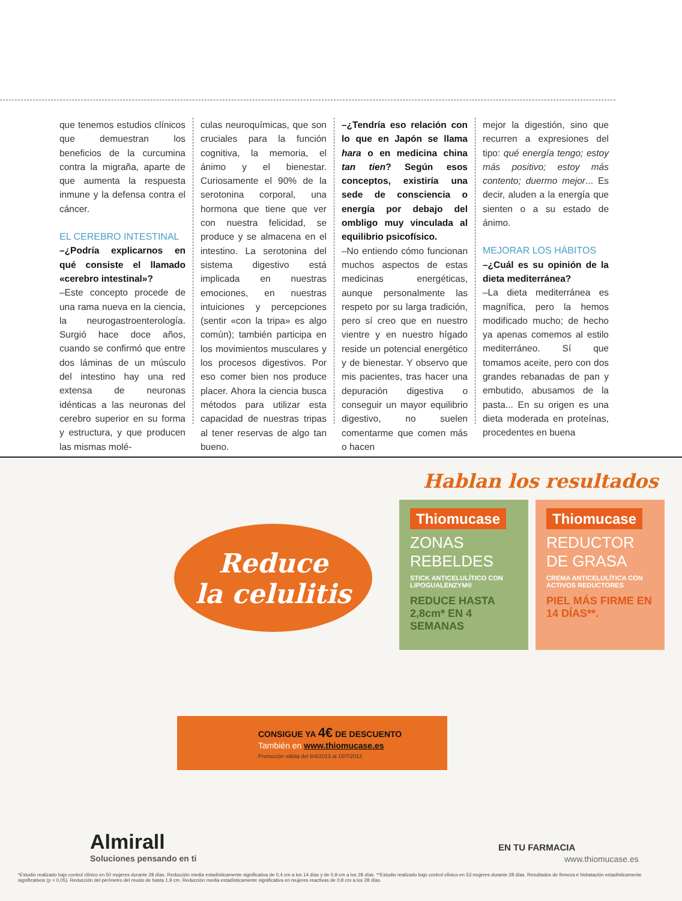que tenemos estudios clínicos que demuestran los beneficios de la curcumina contra la migraña, aparte de que aumenta la respuesta inmune y la defensa contra el cáncer.
EL CEREBRO INTESTINAL
–¿Podría explicarnos en qué consiste el llamado «cerebro intestinal»?
–Este concepto procede de una rama nueva en la ciencia, la neurogastroenterología. Surgió hace doce años, cuando se confirmó que entre dos láminas de un músculo del intestino hay una red extensa de neuronas idénticas a las neuronas del cerebro superior en su forma y estructura, y que producen las mismas molé-
culas neuroquímicas, que son cruciales para la función cognitiva, la memoria, el ánimo y el bienestar. Curiosamente el 90% de la serotonina corporal, una hormona que tiene que ver con nuestra felicidad, se produce y se almacena en el intestino. La serotonina del sistema digestivo está implicada en nuestras emociones, en nuestras intuiciones y percepciones (sentir «con la tripa» es algo común); también participa en los movimientos musculares y los procesos digestivos. Por eso comer bien nos produce placer. Ahora la ciencia busca métodos para utilizar esta capacidad de nuestras tripas al tener reservas de algo tan bueno.
–¿Tendría eso relación con lo que en Japón se llama hara o en medicina china tan tien? Según esos conceptos, existiría una sede de consciencia o energía por debajo del ombligo muy vinculada al equilibrio psicofísico.
–No entiendo cómo funcionan muchos aspectos de estas medicinas energéticas, aunque personalmente las respeto por su larga tradición, pero sí creo que en nuestro vientre y en nuestro hígado reside un potencial energético y de bienestar. Y observo que mis pacientes, tras hacer una depuración digestiva o conseguir un mayor equilibrio digestivo, no suelen comentarme que comen más o hacen
mejor la digestión, sino que recurren a expresiones del tipo: qué energía tengo; estoy más positivo; estoy más contento; duermo mejor... Es decir, aluden a la energía que sienten o a su estado de ánimo.
MEJORAR LOS HÁBITOS
–¿Cuál es su opinión de la dieta mediterránea?
–La dieta mediterránea es magnífica, pero la hemos modificado mucho; de hecho ya apenas comemos al estilo mediterráneo. Sí que tomamos aceite, pero con dos grandes rebanadas de pan y embutido, abusamos de la pasta... En su origen es una dieta moderada en proteínas, procedentes en buena
Hablan los resultados
Reduce
la celulitis
Thiomucase
ZONAS
REBELDES
STICK ANTICELULÍTICO CON LIPOGUALENZYM®
REDUCE HASTA 2,8cm* EN 4 SEMANAS
Thiomucase
REDUCTOR
DE GRASA
CREMA ANTICELULÍTICA CON ACTIVOS REDUCTORES
PIEL MÁS FIRME EN 14 DÍAS**.
CONSIGUE YA 4€ DE DESCUENTO
También en www.thiomucase.es
Promoción válida del 8/4/2013 al 15/7/2013
Almirall
Soluciones pensando en ti
EN TU FARMACIA
www.thiomucase.es
*Estudio realizado bajo control clínico en 50 mujeres durante 28 días. Reducción media estadísticamente significativa de 0,4 cm a los 14 días y de 0,9 cm a los 28 días. **Estudio realizado bajo control clínico en 53 mujeres durante 28 días. Resultados de firmeza e hidratación estadísticamente significativos (p < 0,05). Reducción del perímetro del muslo de hasta 1,9 cm. Reducción media estadísticamente significativa en mujeres reactivas de 0,8 cm a los 28 días.